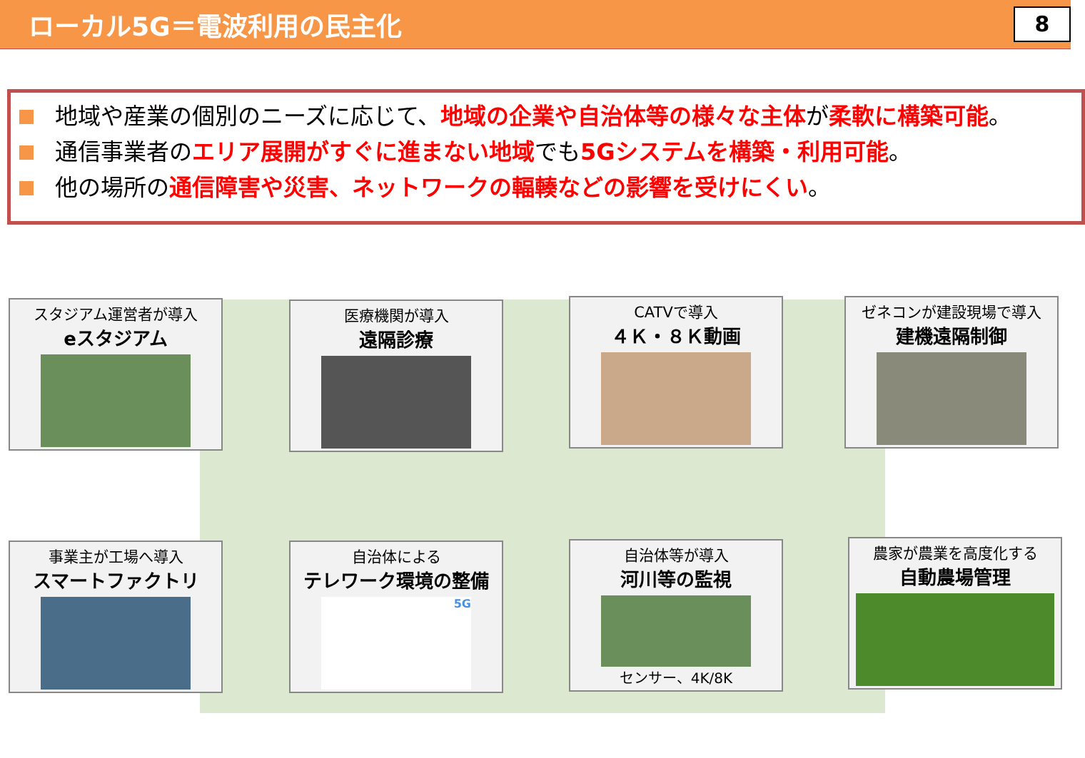ローカル5G＝電波利用の民主化
8
地域や産業の個別のニーズに応じて、地域の企業や自治体等の様々な主体が柔軟に構築可能。
通信事業者のエリア展開がすぐに進まない地域でも5Gシステムを構築・利用可能。
他の場所の通信障害や災害、ネットワークの輻輳などの影響を受けにくい。
スタジアム運営者が導入
eスタジアム
医療機関が導入
遠隔診療
CATVで導入
４Ｋ・８Ｋ動画
ゼネコンが建設現場で導入
建機遠隔制御
事業主が工場へ導入
スマートファクトリ
自治体による
テレワーク環境の整備
5G
自治体等が導入
河川等の監視
センサー、4K/8K
農家が農業を高度化する
自動農場管理